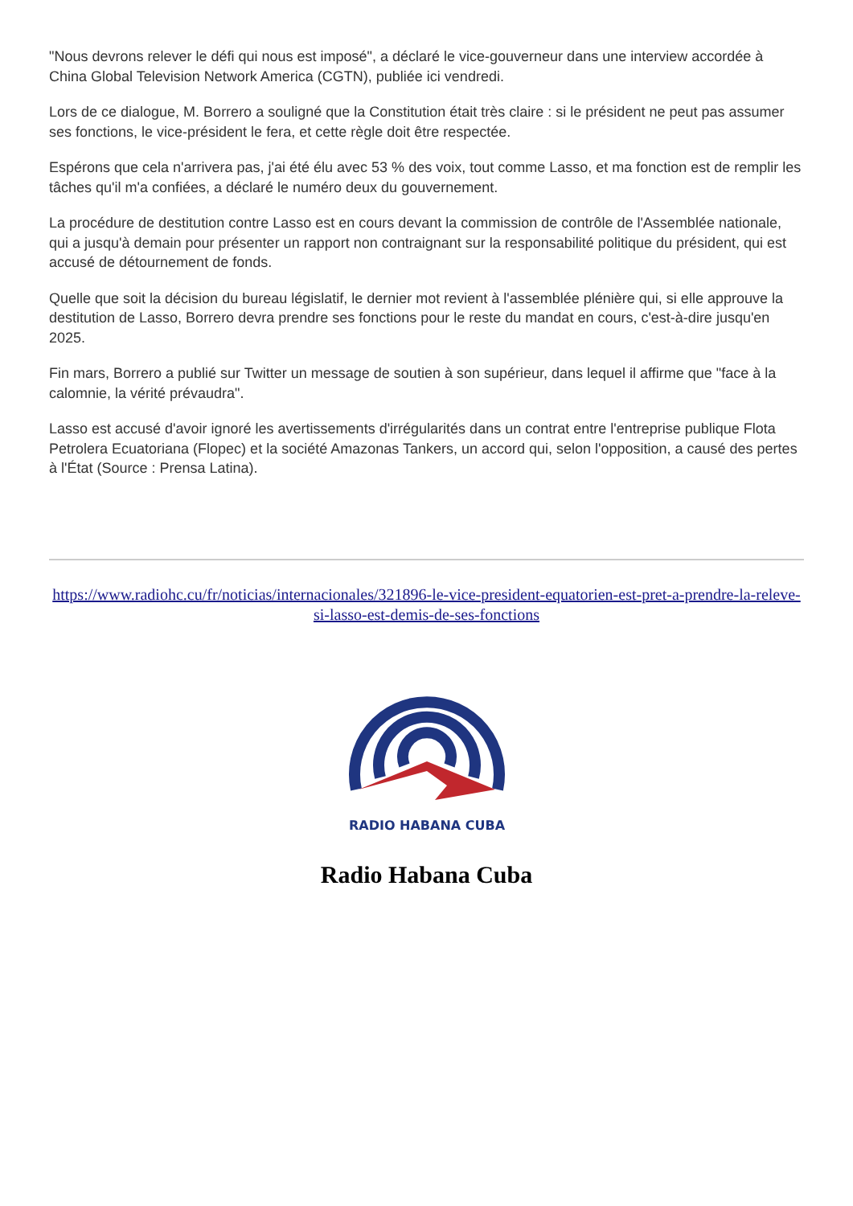"Nous devrons relever le défi qui nous est imposé", a déclaré le vice-gouverneur dans une interview accordée à China Global Television Network America (CGTN), publiée ici vendredi.
Lors de ce dialogue, M. Borrero a souligné que la Constitution était très claire : si le président ne peut pas assumer ses fonctions, le vice-président le fera, et cette règle doit être respectée.
Espérons que cela n'arrivera pas, j'ai été élu avec 53 % des voix, tout comme Lasso, et ma fonction est de remplir les tâches qu'il m'a confiées, a déclaré le numéro deux du gouvernement.
La procédure de destitution contre Lasso est en cours devant la commission de contrôle de l'Assemblée nationale, qui a jusqu'à demain pour présenter un rapport non contraignant sur la responsabilité politique du président, qui est accusé de détournement de fonds.
Quelle que soit la décision du bureau législatif, le dernier mot revient à l'assemblée plénière qui, si elle approuve la destitution de Lasso, Borrero devra prendre ses fonctions pour le reste du mandat en cours, c'est-à-dire jusqu'en 2025.
Fin mars, Borrero a publié sur Twitter un message de soutien à son supérieur, dans lequel il affirme que "face à la calomnie, la vérité prévaudra".
Lasso est accusé d'avoir ignoré les avertissements d'irrégularités dans un contrat entre l'entreprise publique Flota Petrolera Ecuatoriana (Flopec) et la société Amazonas Tankers, un accord qui, selon l'opposition, a causé des pertes à l'État (Source : Prensa Latina).
https://www.radiohc.cu/fr/noticias/internacionales/321896-le-vice-president-equatorien-est-pret-a-prendre-la-releve-si-lasso-est-demis-de-ses-fonctions
RADIO HABANA CUBA
Radio Habana Cuba